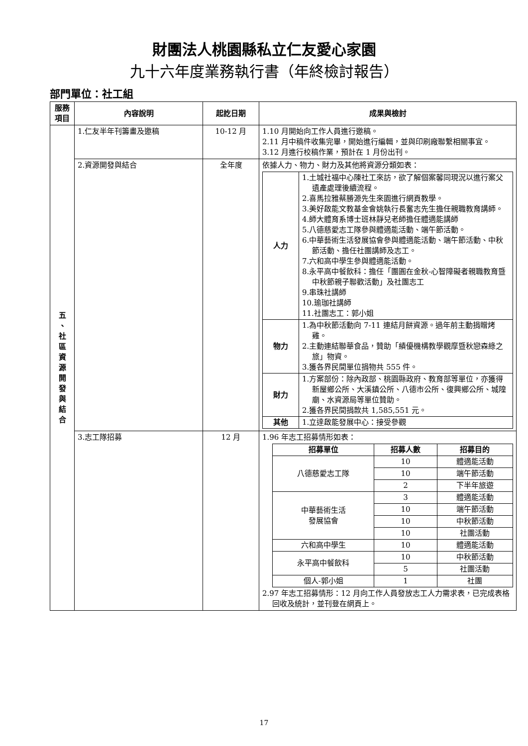財團法人桃園縣私立仁友愛心家園
九十六年度業務執行書（年終檢討報告）
部門單位：社工組
| 服務 項目 | 內容說明 | 起訖日期 | 成果與檢討 |
| --- | --- | --- | --- |
| 五 、 社 區 資 源 開 發 與 結 合 | 1.仁友半年刊籌畫及邀稿 | 10-12 月 | 1.10 月開始向工作人員進行邀稿。 2.11 月中稿件收集完畢，開始進行編輯，並與印刷廠聯繫相關事宜。 3.12 月進行校稿作業，預計在 1 月份出刊。 |
| | 2.資源開發與結合 | 全年度 | 依據人力、物力、財力及其他將資源分類如表： / 人力 / 1.土城社福中心陳社工來訪，欲了解個案馨同現況以進行案父遺產處理後續流程。 2.喜馬拉雅蔡勝源先生來園進行網頁教學。 3.美好啟能文教基金會姚執行長奮志先生擔任親職教育講師。 4.師大體育系博士班林靜兒老師擔任體適能講師 5.八德慈愛志工隊參與體適能活動、端午節活動。 6.中華藝術生活發展協會參與體適能活動、端午節活動、中秋節活動、擔任社團講師及志工。 7.六和高中學生參與體適能活動。 8.永平高中餐飲科：擔任「團圓在金秋-心智障礙者親職教育暨中秋節親子聯歡活動」及社團志工 9.串珠社講師 10.瑜珈社講師 11.社團志工：郭小姐 / / 物力 / 1.為中秋節活動向 7-11 連結月餅資源。過年前主動捐贈烤雞。 2.主動連結聯華食品，贊助「績優機構教學觀摩暨秋戀森綠之旅」物資。 3.獲各界民間單位捐物共 555 件。 / / 財力 / 1.方案部份：除內政部、桃園縣政府、教育部等單位，亦獲得新屋鄉公所、大溪鎮公所、八德市公所、復興鄉公所、城隍廟、水資源局等單位贊助。 2.獲各界民間捐款共 1,585,551 元。 / / 其他 / 1.立達啟能發展中心：接受參觀 / |
| | 3.志工隊招募 | 12 月 | 1.96 年志工招募情形如表： / 招募單位 / 招募人數 / 招募目的 / / --- / --- / --- / / 八德慈愛志工隊 / 10 / 體適能活動 / / / 10 / 端午節活動 / / / 2 / 下半年旅遊 / / 中華藝術生活 發展協會 / 3 / 體適能活動 / / / 10 / 端午節活動 / / / 10 / 中秋節活動 / / / 10 / 社團活動 / / 六和高中學生 / 10 / 體適能活動 / / 永平高中餐飲科 / 10 / 中秋節活動 / / / 5 / 社團活動 / / 個人-郭小姐 / 1 / 社團 / 2.97 年志工招募情形：12 月向工作人員發放志工人力需求表，已完成表格回收及統計，並刊登在網頁上。 |
17